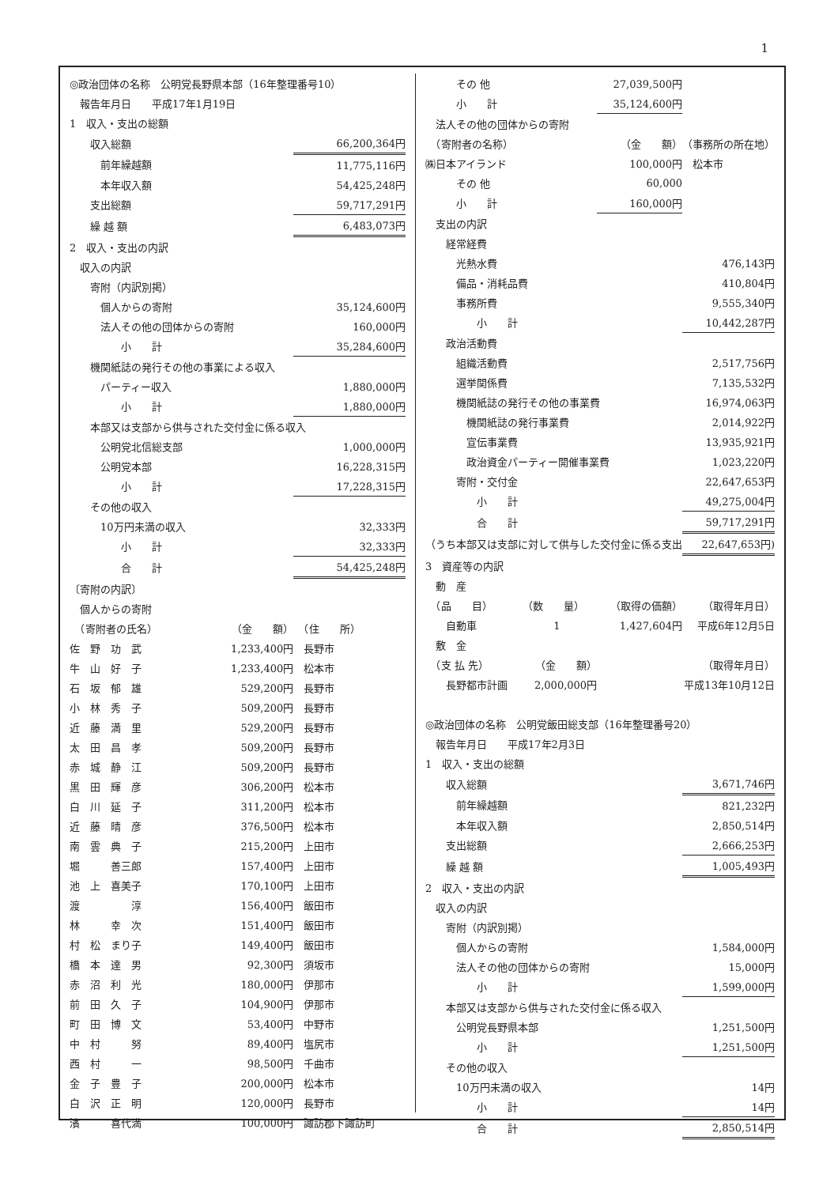1
| ◎政治団体の名称 公明党長野県本部（16年整理番号10） | | |
| 報告年月日 平成17年1月19日 | | |
| 1 収入・支出の総額 | | |
| 収入総額 | | 66,200,364円 |
| 前年繰越額 | | 11,775,116円 |
| 本年収入額 | | 54,425,248円 |
| 支出総額 | | 59,717,291円 |
| 繰 越 額 | | 6,483,073円 |
| 2 収入・支出の内訳 | | |
| 収入の内訳 | | |
| 寄附（内訳別掲） | | |
| 個人からの寄附 | | 35,124,600円 |
| 法人その他の団体からの寄附 | | 160,000円 |
| 小 計 | | 35,284,600円 |
| 機関紙誌の発行その他の事業による収入 | | |
| パーティー収入 | | 1,880,000円 |
| 小 計 | | 1,880,000円 |
| 本部又は支部から供与された交付金に係る収入 | | |
| 公明党北信総支部 | | 1,000,000円 |
| 公明党本部 | | 16,228,315円 |
| 小 計 | | 17,228,315円 |
| その他の収入 | | |
| 10万円未満の収入 | | 32,333円 |
| 小 計 | | 32,333円 |
| 合 計 | | 54,425,248円 |
| 〔寄附の内訳〕 | | |
| 個人からの寄附 | | |
| （寄附者の氏名） | （金 額） | （住 所） |
| 佐 野 功 武 | 1,233,400円 | 長野市 |
| 牛 山 好 子 | 1,233,400円 | 松本市 |
| 石 坂 郁 雄 | 529,200円 | 長野市 |
| 小 林 秀 子 | 509,200円 | 長野市 |
| 近 藤 満 里 | 529,200円 | 長野市 |
| 太 田 昌 孝 | 509,200円 | 長野市 |
| 赤 城 静 江 | 509,200円 | 長野市 |
| 黒 田 輝 彦 | 306,200円 | 松本市 |
| 白 川 延 子 | 311,200円 | 松本市 |
| 近 藤 晴 彦 | 376,500円 | 松本市 |
| 南 雲 典 子 | 215,200円 | 上田市 |
| 堀 善三郎 | 157,400円 | 上田市 |
| 池 上 喜美子 | 170,100円 | 上田市 |
| 渡 淳 | 156,400円 | 飯田市 |
| 林 幸 次 | 151,400円 | 飯田市 |
| 村 松 まり子 | 149,400円 | 飯田市 |
| 橋 本 達 男 | 92,300円 | 須坂市 |
| 赤 沼 利 光 | 180,000円 | 伊那市 |
| 前 田 久 子 | 104,900円 | 伊那市 |
| 町 田 博 文 | 53,400円 | 中野市 |
| 中 村 努 | 89,400円 | 塩尻市 |
| 西 村 一 | 98,500円 | 千曲市 |
| 金 子 豊 子 | 200,000円 | 松本市 |
| 白 沢 正 明 | 120,000円 | 長野市 |
| 濱 喜代満 | 100,000円 | 諏訪郡下諏訪町 |
| その 他 | | 27,039,500円 | |
| 小 計 | | 35,124,600円 | |
| 法人その他の団体からの寄附 | | | |
| （寄附者の名称） | | （金 額） | （事務所の所在地） |
| ㈱日本アイランド | | 100,000円 | 松本市 |
| その 他 | | 60,000 | |
| 小 計 | | 160,000円 | |
| 支出の内訳 | | | |
| 経常経費 | | | |
| 光熱水費 | | | 476,143円 |
| 備品・消耗品費 | | | 410,804円 |
| 事務所費 | | | 9,555,340円 |
| 小 計 | | | 10,442,287円 |
| 政治活動費 | | | |
| 組織活動費 | | | 2,517,756円 |
| 選挙関係費 | | | 7,135,532円 |
| 機関紙誌の発行その他の事業費 | | | 16,974,063円 |
| 機関紙誌の発行事業費 | | | 2,014,922円 |
| 宣伝事業費 | | | 13,935,921円 |
| 政治資金パーティー開催事業費 | | | 1,023,220円 |
| 寄附・交付金 | | | 22,647,653円 |
| 小 計 | | | 49,275,004円 |
| 合 計 | | | 59,717,291円 |
| （うち本部又は支部に対して供与した交付金に係る支出 | | | 22,647,653円) |
| 3 資産等の内訳 | | | |
| 動 産 | | | |
| （品 目） | （数 量） | （取得の価額） | （取得年月日） |
| 自動車 | 1 | 1,427,604円 | 平成6年12月5日 |
| 敷 金 | | | |
| （支 払 先） | （金 額） | | （取得年月日） |
| 長野都市計画 | 2,000,000円 | | 平成13年10月12日 |
| ◎政治団体の名称 公明党飯田総支部（16年整理番号20） | | | |
| 報告年月日 平成17年2月3日 | | | |
| 1 収入・支出の総額 | | | |
| 収入総額 | | | 3,671,746円 |
| 前年繰越額 | | | 821,232円 |
| 本年収入額 | | | 2,850,514円 |
| 支出総額 | | | 2,666,253円 |
| 繰 越 額 | | | 1,005,493円 |
| 2 収入・支出の内訳 | | | |
| 収入の内訳 | | | |
| 寄附（内訳別掲） | | | |
| 個人からの寄附 | | | 1,584,000円 |
| 法人その他の団体からの寄附 | | | 15,000円 |
| 小 計 | | | 1,599,000円 |
| 本部又は支部から供与された交付金に係る収入 | | | |
| 公明党長野県本部 | | | 1,251,500円 |
| 小 計 | | | 1,251,500円 |
| その他の収入 | | | |
| 10万円未満の収入 | | | 14円 |
| 小 計 | | | 14円 |
| 合 計 | | | 2,850,514円 |